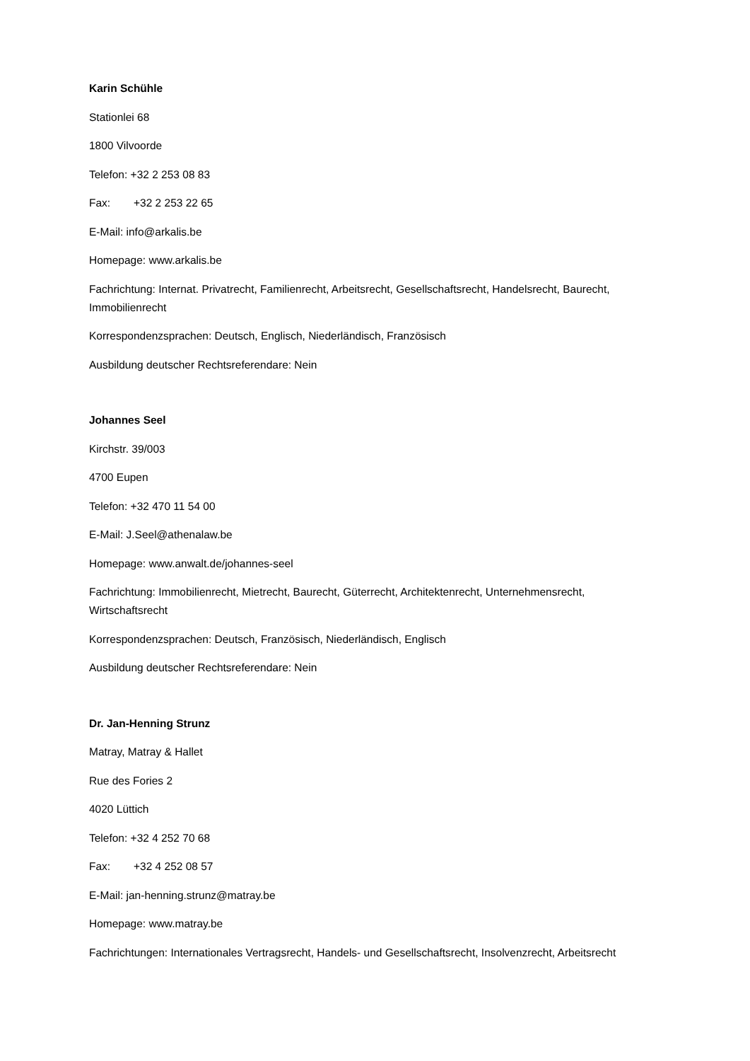Karin Schühle
Stationlei 68
1800 Vilvoorde
Telefon: +32 2 253 08 83
Fax: +32 2 253 22 65
E-Mail: info@arkalis.be
Homepage: www.arkalis.be
Fachrichtung: Internat. Privatrecht, Familienrecht, Arbeitsrecht, Gesellschaftsrecht, Handelsrecht, Baurecht, Immobilienrecht
Korrespondenzsprachen: Deutsch, Englisch, Niederländisch, Französisch
Ausbildung deutscher Rechtsreferendare: Nein
Johannes Seel
Kirchstr. 39/003
4700 Eupen
Telefon: +32 470 11 54 00
E-Mail: J.Seel@athenalaw.be
Homepage: www.anwalt.de/johannes-seel
Fachrichtung: Immobilienrecht, Mietrecht, Baurecht, Güterrecht, Architektenrecht, Unternehmensrecht, Wirtschaftsrecht
Korrespondenzsprachen: Deutsch, Französisch, Niederländisch, Englisch
Ausbildung deutscher Rechtsreferendare: Nein
Dr. Jan-Henning Strunz
Matray, Matray & Hallet
Rue des Fories 2
4020 Lüttich
Telefon: +32 4 252 70 68
Fax: +32 4 252 08 57
E-Mail: jan-henning.strunz@matray.be
Homepage: www.matray.be
Fachrichtungen: Internationales Vertragsrecht, Handels- und Gesellschaftsrecht, Insolvenzrecht, Arbeitsrecht